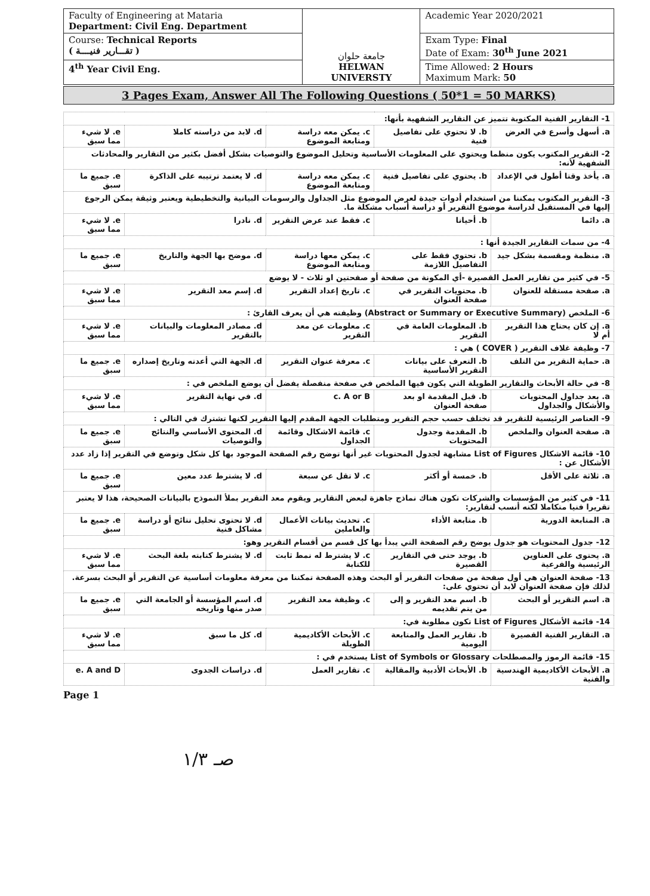| Faculty of Engineering at Mataria Department: Civil Eng. Department | جامعة حلوان HELWAN UNIVERSTY | Academic Year 2020/2021 |
| Course: Technical Reports ( تقـــارير فنيــــة ) | | Exam Type: Final Date of Exam: 30<sup>th</sup> June 2021 |
| 4<sup>th</sup> Year Civil Eng. | | Time Allowed: 2 Hours Maximum Mark: 50 |
3 Pages Exam, Answer All The Following Questions ( 50*1 = 50 MARKS)
| 1- التقارير الفنية المكتوبة تتميز عن التقارير الشفهية بأنها: | | | | |
| a. أسهل وأسرع في العرض | b. لا تحتوي على تفاصيل فنية | c. يمكن معه دراسة ومتابعة الموضوع | d. لابد من دراسته كاملا | e. لا شيء مما سبق |
| 2- التقرير المكتوب يكون منظما ويحتوي على المعلومات الأساسية وتحليل الموضوع والتوصيات بشكل أفضل بكثير من التقارير والمحادثات الشفهية لأنه: | | | | |
| a. يأخذ وقتا أطول في الإعداد | b. يحتوي على تفاصيل فنية | c. يمكن معه دراسة ومتابعة الموضوع | d. لا يعتمد ترتيبه على الذاكرة | e. جميع ما سبق |
| 3- التقرير المكتوب يمكننا من استخدام أدوات جيدة لعرض الموضوع مثل الجداول والرسومات البيانية والتخطيطية ويعتبر وثيقة يمكن الرجوع إليها في المستقبل لدراسة موضوع التقرير أو دراسة أسباب مشكلة ما. | | | | |
| a. دائما | b. أحيانا | c. فقط عند عرض التقرير | d. نادرا | e. لا شيء مما سبق |
| 4- من سمات التقارير الجيدة أنها : | | | | |
| a. منظمة ومقسمة بشكل جيد | b. تحتوي فقط على التفاصيل اللازمة | c. يمكن معها دراسة ومتابعة الموضوع | d. موضح بها الجهة والتاريخ | e. جميع ما سبق |
| 5- في كثير من تقارير العمل القصيرة -أي المكونة من صفحة أو صفحتين او ثلاث - لا يوضع | | | | |
| a. صفحة مستقلة للعنوان | b. محتويات التقرير في صفحة العنوان | c. تاريخ إعداد التقرير | d. إسم معد التقرير | e. لا شيء مما سبق |
| 6- الملخص (Abstract or Summary or Executive Summary) وظيفته هي أن يعرف القارئ : | | | | |
| a. إن كان يحتاج هذا التقرير أم لا | b. المعلومات العامة في التقرير | c. معلومات عن معد التقرير | d. مصادر المعلومات والبيانات بالتقرير | e. لا شيء مما سبق |
| 7- وظيفة غلاف التقرير ( COVER ) هي : | | | | |
| a. حماية التقرير من التلف | b. التعرف على بيانات التقرير الأساسية | c. معرفة عنوان التقرير | d. الجهة التي أعدته وتاريخ إصداره | e. جميع ما سبق |
| 8- في حالة الأبحاث والتقارير الطويلة التي يكون فيها الملخص في صفحة منفصلة يفضل أن يوضع الملخص في : | | | | |
| a. بعد جداول المحتويات والأشكال والجداول | b. قبل المقدمة او بعد صفحة العنوان | c. A or B | d. في نهاية التقرير | e. لا شيء مما سبق |
| 9- العناصر الرئيسية للتقرير قد تختلف حسب حجم التقرير ومتطلبات الجهة المقدم إليها التقرير لكنها تشترك في التالي : | | | | |
| a. صفحة العنوان والملخص | b. المقدمة وجدول المحتويات | c. قائمة الاشكال وقائمة الجداول | d. المحتوى الأساسي والنتائج والتوصيات | e. جميع ما سبق |
| 10- قائمة الاشكال List of Figures مشابهة لجدول المحتويات غير أنها توضح رقم الصفحة الموجود بها كل شكل وتوضع في التقرير إذا زاد عدد الأشكال عن : | | | | |
| a. ثلاثة على الأقل | b. خمسة أو أكثر | c. لا تقل عن سبعة | d. لا يشترط عدد معين | e. جميع ما سبق |
| 11- في كثير من المؤسسات والشركات تكون هناك نماذج جاهزة لبعض التقارير ويقوم معد التقرير بملأ النموذج بالبيانات الصحيحة، هذا لا يعتبر تقريرا فنيا متكاملا لكنه أنسب لتقارير: | | | | |
| a. المتابعة الدورية | b. متابعة الأداء | c. تحديث بيانات الأعمال والعاملين | d. لا تحتوى تحليل نتائج أو دراسة مشاكل فنية | e. جميع ما سبق |
| 12- جدول المحتويات هو جدول يوضح رقم الصفحة التي يبدأ بها كل قسم من أقسام التقرير وهو: | | | | |
| a. يحتوى على العناوين الرئيسية والفرعية | b. يوجد حتى في التقارير القصيرة | c. لا يشترط له نمط ثابت للكتابة | d. لا يشترط كتابته بلغة البحث | e. لا شيء مما سبق |
| 13- صفحة العنوان هي أول صفحة من صفحات التقرير أو البحث وهذه الصفحة تمكننا من معرفة معلومات أساسية عن التقرير أو البحث بسرعة. لذلك فإن صفحة العنوان لابد أن تحتوي على: | | | | |
| a. اسم التقرير أو البحث | b. اسم معد التقرير و إلى من يتم تقديمه | c. وظيفة معد التقرير | d. اسم المؤسسة أو الجامعة التي صدر منها وتاريخه | e. جميع ما سبق |
| 14- قائمة الأشكال List of Figures تكون مطلوبة في: | | | | |
| a. التقارير الفنية القصيرة | b. تقارير العمل والمتابعة اليومية | c. الأبحاث الأكاديمية الطويلة | d. كل ما سبق | e. لا شيء مما سبق |
| 15- قائمة الرموز والمصطلحات List of Symbols or Glossary يستخدم في : | | | | |
| a. الأبحاث الأكاديمية الهندسية والفنية | b. الأبحاث الأدبية والمقالية | c. تقارير العمل | d. دراسات الجدوى | e. A and D |
Page 1
صـ ١/٣